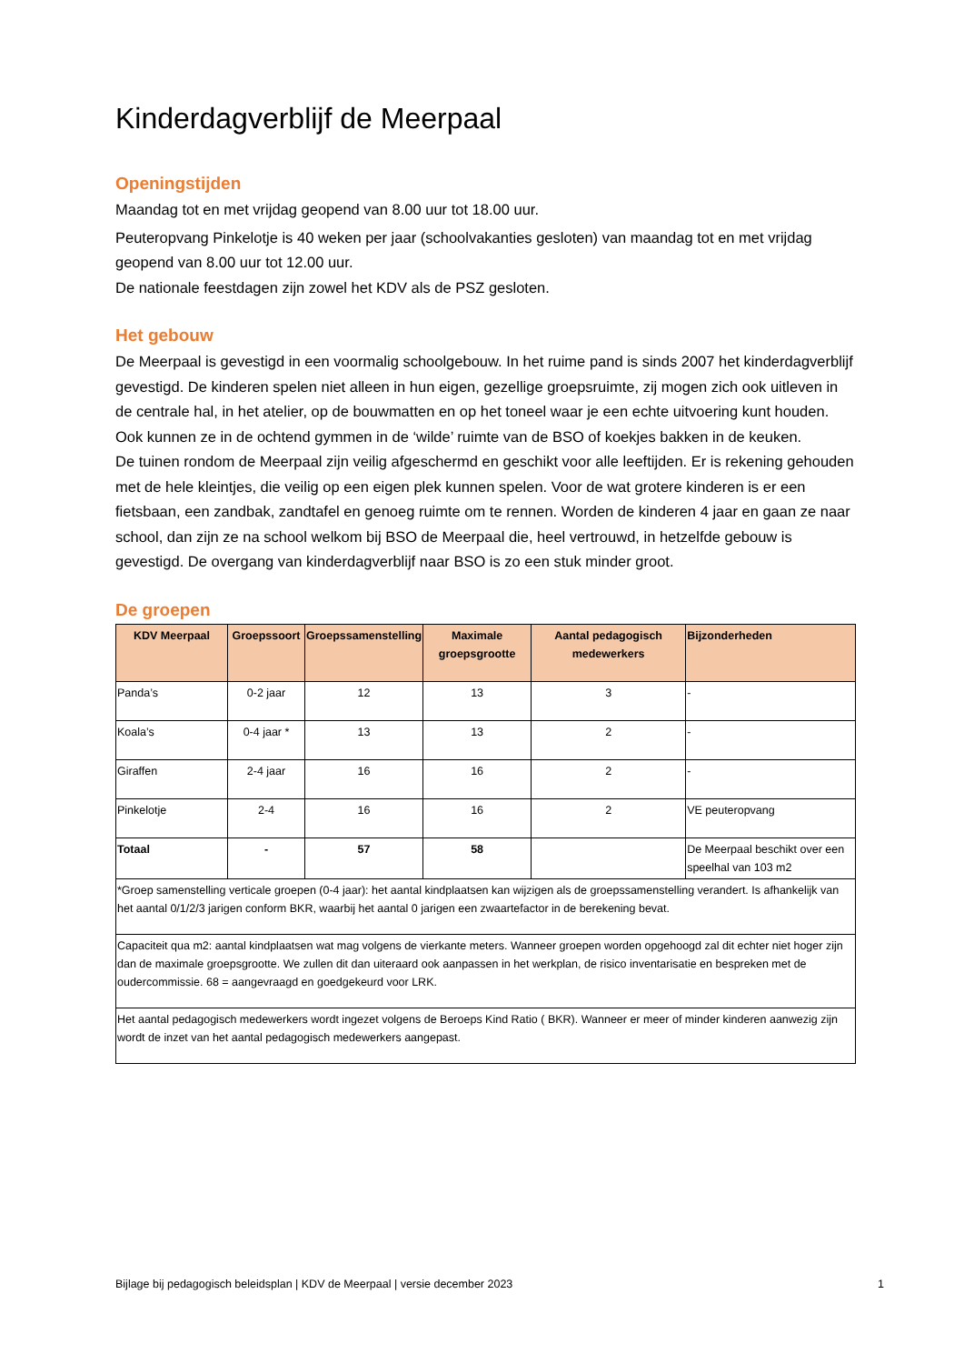Kinderdagverblijf de Meerpaal
Openingstijden
Maandag tot en met vrijdag geopend van 8.00 uur tot 18.00 uur.
Peuteropvang Pinkelotje is 40 weken per jaar (schoolvakanties gesloten) van maandag tot en met vrijdag geopend van 8.00 uur tot 12.00 uur.
De nationale feestdagen zijn zowel het KDV als de PSZ gesloten.
Het gebouw
De Meerpaal is gevestigd in een voormalig schoolgebouw. In het ruime pand is sinds 2007 het kinderdagverblijf gevestigd. De kinderen spelen niet alleen in hun eigen, gezellige groepsruimte, zij mogen zich ook uitleven in de centrale hal, in het atelier, op de bouwmatten en op het toneel waar je een echte uitvoering kunt houden. Ook kunnen ze in de ochtend gymmen in de ‘wilde’ ruimte van de BSO of koekjes bakken in de keuken.
De tuinen rondom de Meerpaal zijn veilig afgeschermd en geschikt voor alle leeftijden. Er is rekening gehouden met de hele kleintjes, die veilig op een eigen plek kunnen spelen. Voor de wat grotere kinderen is er een fietsbaan, een zandbak, zandtafel en genoeg ruimte om te rennen. Worden de kinderen 4 jaar en gaan ze naar school, dan zijn ze na school welkom bij BSO de Meerpaal die, heel vertrouwd, in hetzelfde gebouw is gevestigd. De overgang van kinderdagverblijf naar BSO is zo een stuk minder groot.
De groepen
| KDV Meerpaal | Groepssoort | Groepssamenstelling | Maximale groepsgrootte | Aantal pedagogisch medewerkers | Bijzonderheden |
| --- | --- | --- | --- | --- | --- |
| Panda’s | 0-2 jaar | 12 | 13 | 3 | - |
| Koala’s | 0-4 jaar * | 13 | 13 | 2 | - |
| Giraffen | 2-4 jaar | 16 | 16 | 2 | - |
| Pinkelotje | 2-4 | 16 | 16 | 2 | VE peuteropvang |
| Totaal | - | 57 | 58 | | De Meerpaal beschikt over een speelhal van 103 m2 |
| *Groep samenstelling verticale groepen (0-4 jaar): het aantal kindplaatsen kan wijzigen als de groepssamenstelling verandert. Is afhankelijk van het aantal 0/1/2/3 jarigen conform BKR, waarbij het aantal 0 jarigen een zwaartefactor in de berekening bevat. | | | | | |
| Capaciteit qua m2: aantal kindplaatsen wat mag volgens de vierkante meters. Wanneer groepen worden opgehoogd zal dit echter niet hoger zijn dan de maximale groepsgrootte. We zullen dit dan uiteraard ook aanpassen in het werkplan, de risico inventarisatie en bespreken met de oudercommissie. 68 = aangevraagd en goedgekeurd voor LRK. | | | | | |
| Het aantal pedagogisch medewerkers wordt ingezet volgens de Beroeps Kind Ratio ( BKR). Wanneer er meer of minder kinderen aanwezig zijn wordt de inzet van het aantal pedagogisch medewerkers aangepast. | | | | | |
Bijlage bij pedagogisch beleidsplan | KDV de Meerpaal | versie december 2023 1